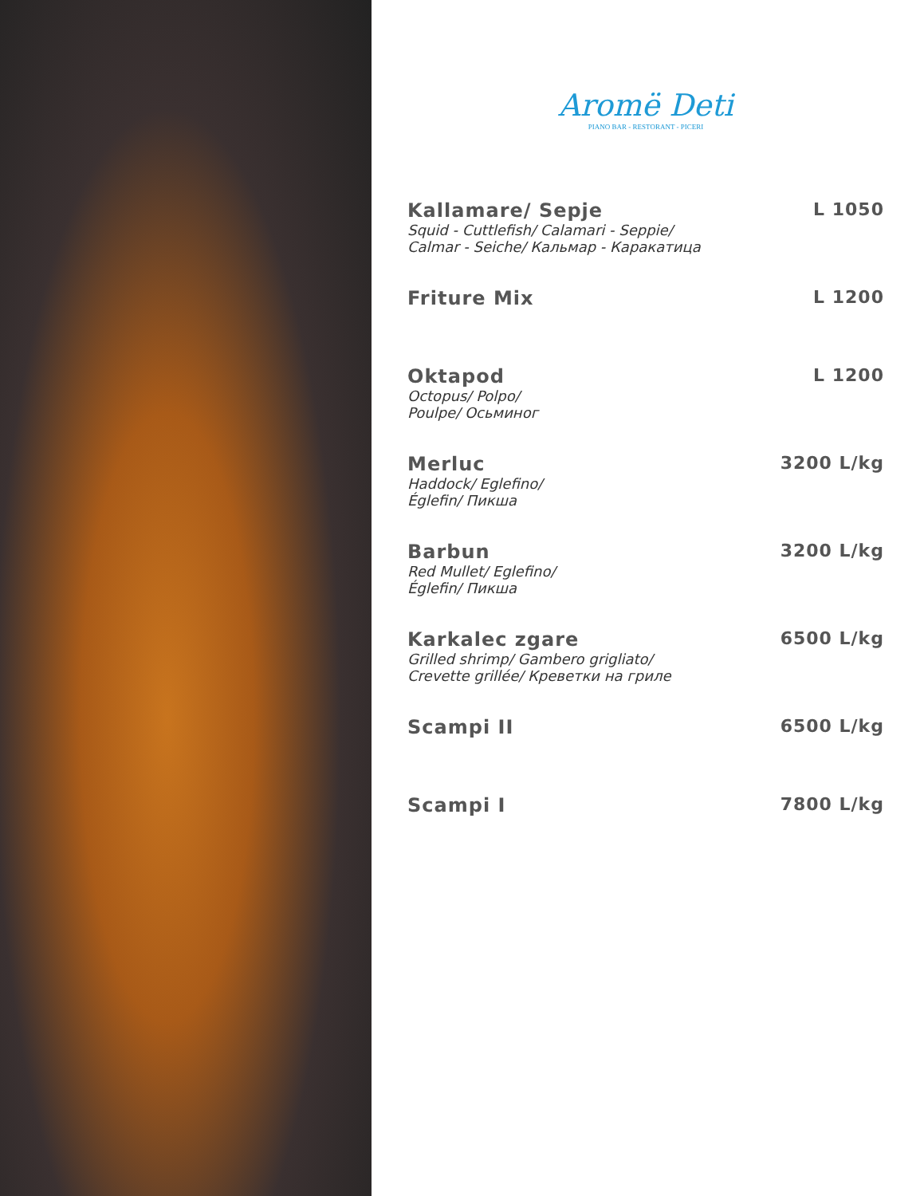Aromë Deti
PIANO BAR - RESTORANT - PICERI
Kallamare/ Sepje
Squid - Cuttlefish/ Calamari - Seppie/
Calmar - Seiche/ Кальмар - Каракатица
L 1050
Friture Mix L 1200
Oktapod
Octopus/ Polpo/
Poulpe/ Осьминог
L 1200
Merluc
Haddock/ Eglefino/
Églefin/ Пикша
3200 L/kg
Barbun
Red Mullet/ Eglefino/
Églefin/ Пикша
3200 L/kg
Karkalec zgare
Grilled shrimp/ Gambero grigliato/
Crevette grillée/ Креветки на гриле
6500 L/kg
Scampi II 6500 L/kg
Scampi I 7800 L/kg